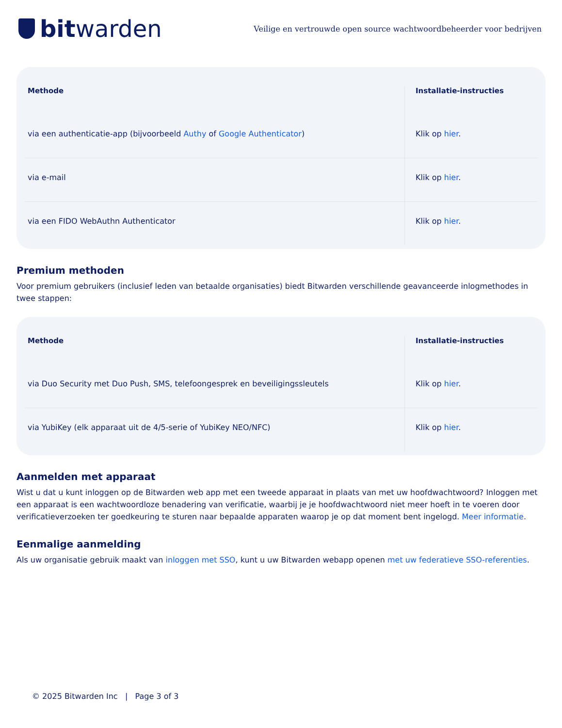bitwarden
Veilige en vertrouwde open source wachtwoordbeheerder voor bedrijven
| Methode | Installatie-instructies |
| --- | --- |
| via een authenticatie-app (bijvoorbeeld Authy of Google Authenticator ) | Klik op hier . |
| via e-mail | Klik op hier . |
| via een FIDO WebAuthn Authenticator | Klik op hier . |
Premium methoden
Voor premium gebruikers (inclusief leden van betaalde organisaties) biedt Bitwarden verschillende geavanceerde inlogmethodes in twee stappen:
| Methode | Installatie-instructies |
| --- | --- |
| via Duo Security met Duo Push, SMS, telefoongesprek en beveiligingssleutels | Klik op hier . |
| via YubiKey (elk apparaat uit de 4/5-serie of YubiKey NEO/NFC) | Klik op hier . |
Aanmelden met apparaat
Wist u dat u kunt inloggen op de Bitwarden web app met een tweede apparaat in plaats van met uw hoofdwachtwoord? Inloggen met een apparaat is een wachtwoordloze benadering van verificatie, waarbij je je hoofdwachtwoord niet meer hoeft in te voeren door verificatieverzoeken ter goedkeuring te sturen naar bepaalde apparaten waarop je op dat moment bent ingelogd. Meer informatie.
Eenmalige aanmelding
Als uw organisatie gebruik maakt van inloggen met SSO, kunt u uw Bitwarden webapp openen met uw federatieve SSO-referenties.
© 2025 Bitwarden Inc | Page 3 of 3